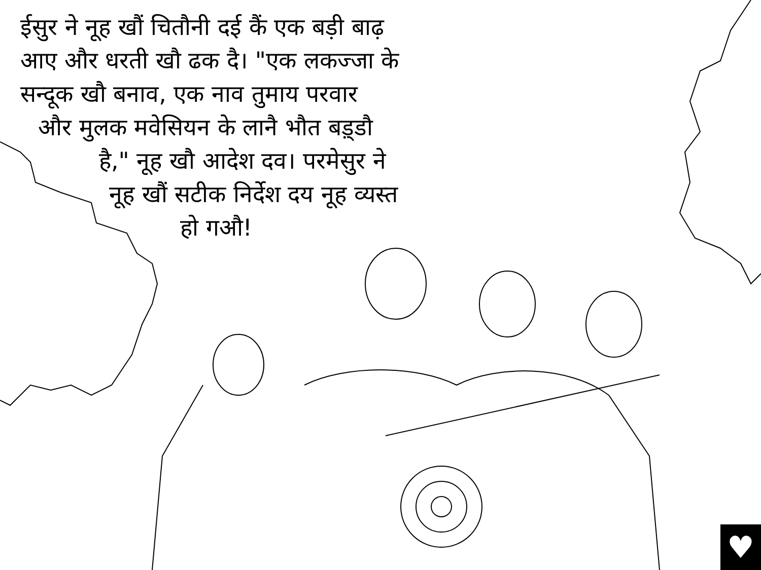ईसुर ने नूह खौं चितौनी दई कैं एक बड़ी बाढ़
आए और धरती खौ ढक दै। "एक लकज्जा के
सन्दूक खौ बनाव, एक नाव तुमाय परवार
और मुलक मवेसियन के लानै भौत बड़्डौ
है," नूह खौ आदेश दव। परमेसुर ने
नूह खौं सटीक निर्देश दय नूह व्यस्त
हो गऔ!
♥